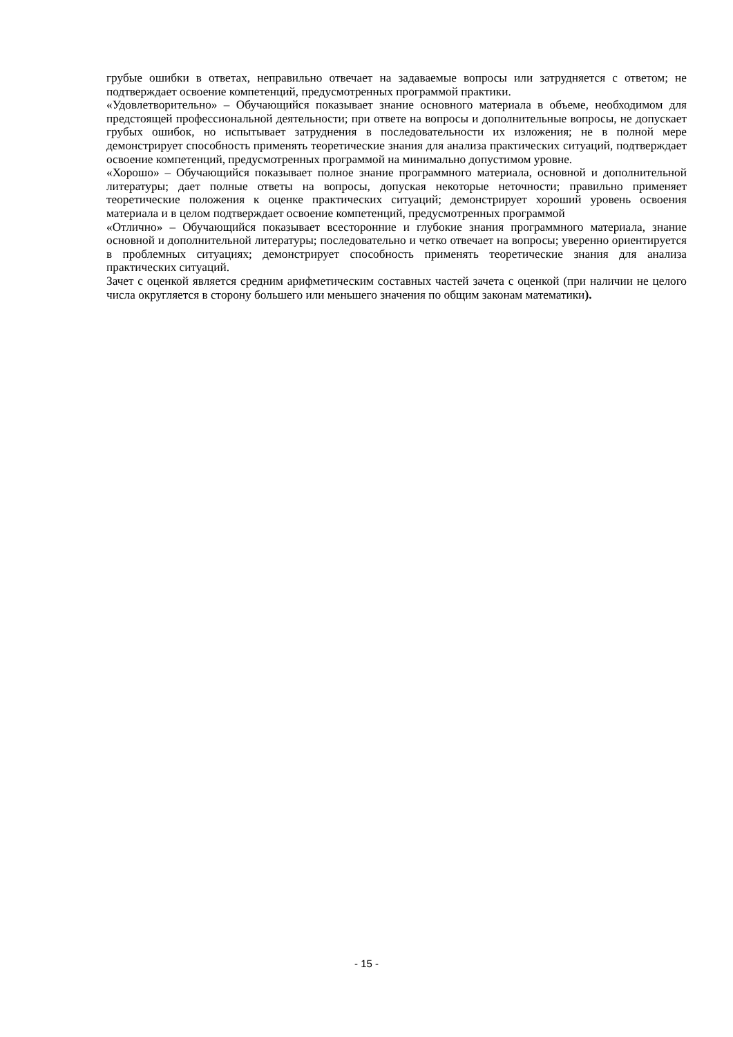грубые ошибки в ответах, неправильно отвечает на задаваемые вопросы или затрудняется с ответом; не подтверждает освоение компетенций, предусмотренных программой практики.
«Удовлетворительно» – Обучающийся показывает знание основного материала в объеме, необходимом для предстоящей профессиональной деятельности; при ответе на вопросы и дополнительные вопросы, не допускает грубых ошибок, но испытывает затруднения в последовательности их изложения; не в полной мере демонстрирует способность применять теоретические знания для анализа практических ситуаций, подтверждает освоение компетенций, предусмотренных программой на минимально допустимом уровне.
«Хорошо» – Обучающийся показывает полное знание программного материала, основной и дополнительной литературы; дает полные ответы на вопросы, допуская некоторые неточности; правильно применяет теоретические положения к оценке практических ситуаций; демонстрирует хороший уровень освоения материала и в целом подтверждает освоение компетенций, предусмотренных программой
«Отлично» – Обучающийся показывает всесторонние и глубокие знания программного материала, знание основной и дополнительной литературы; последовательно и четко отвечает на вопросы; уверенно ориентируется в проблемных ситуациях; демонстрирует способность применять теоретические знания для анализа практических ситуаций.
Зачет с оценкой является средним арифметическим составных частей зачета с оценкой (при наличии не целого числа округляется в сторону большего или меньшего значения по общим законам математики).
- 15 -